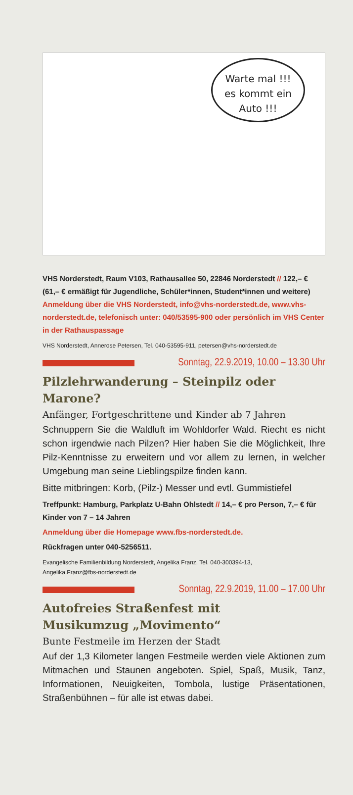Warte mal !!!
es kommt ein
Auto !!!
VHS Norderstedt, Raum V103, Rathausallee 50, 22846 Norderstedt // 122,– € (61,– € ermäßigt für Jugendliche, Schüler*innen, Student*innen und weitere)
Anmeldung über die VHS Norderstedt, info@vhs-norderstedt.de, www.vhs-norderstedt.de, telefonisch unter: 040/53595-900 oder persönlich im VHS Center in der Rathauspassage
VHS Norderstedt, Annerose Petersen, Tel. 040-53595-911, petersen@vhs-norderstedt.de
Sonntag, 22.9.2019, 10.00 – 13.30 Uhr
Pilzlehrwanderung – Steinpilz oder Marone?
Anfänger, Fortgeschrittene und Kinder ab 7 Jahren
Schnuppern Sie die Waldluft im Wohldorfer Wald. Riecht es nicht schon irgendwie nach Pilzen? Hier haben Sie die Möglichkeit, Ihre Pilz-Kenntnisse zu erweitern und vor allem zu lernen, in welcher Umgebung man seine Lieblingspilze finden kann.
Bitte mitbringen: Korb, (Pilz-) Messer und evtl. Gummistiefel
Treffpunkt: Hamburg, Parkplatz U-Bahn Ohlstedt // 14,– € pro Person, 7,– € für Kinder von 7 – 14 Jahren
Anmeldung über die Homepage www.fbs-norderstedt.de.
Rückfragen unter 040-5256511.
Evangelische Familienbildung Norderstedt, Angelika Franz, Tel. 040-300394-13,
Angelika.Franz@fbs-norderstedt.de
Sonntag, 22.9.2019, 11.00 – 17.00 Uhr
Autofreies Straßenfest mit
Musikumzug „Movimento“
Bunte Festmeile im Herzen der Stadt
Auf der 1,3 Kilometer langen Festmeile werden viele Aktionen zum Mitmachen und Staunen angeboten. Spiel, Spaß, Musik, Tanz, Informationen, Neuigkeiten, Tombola, lustige Präsentationen, Straßenbühnen – für alle ist etwas dabei.